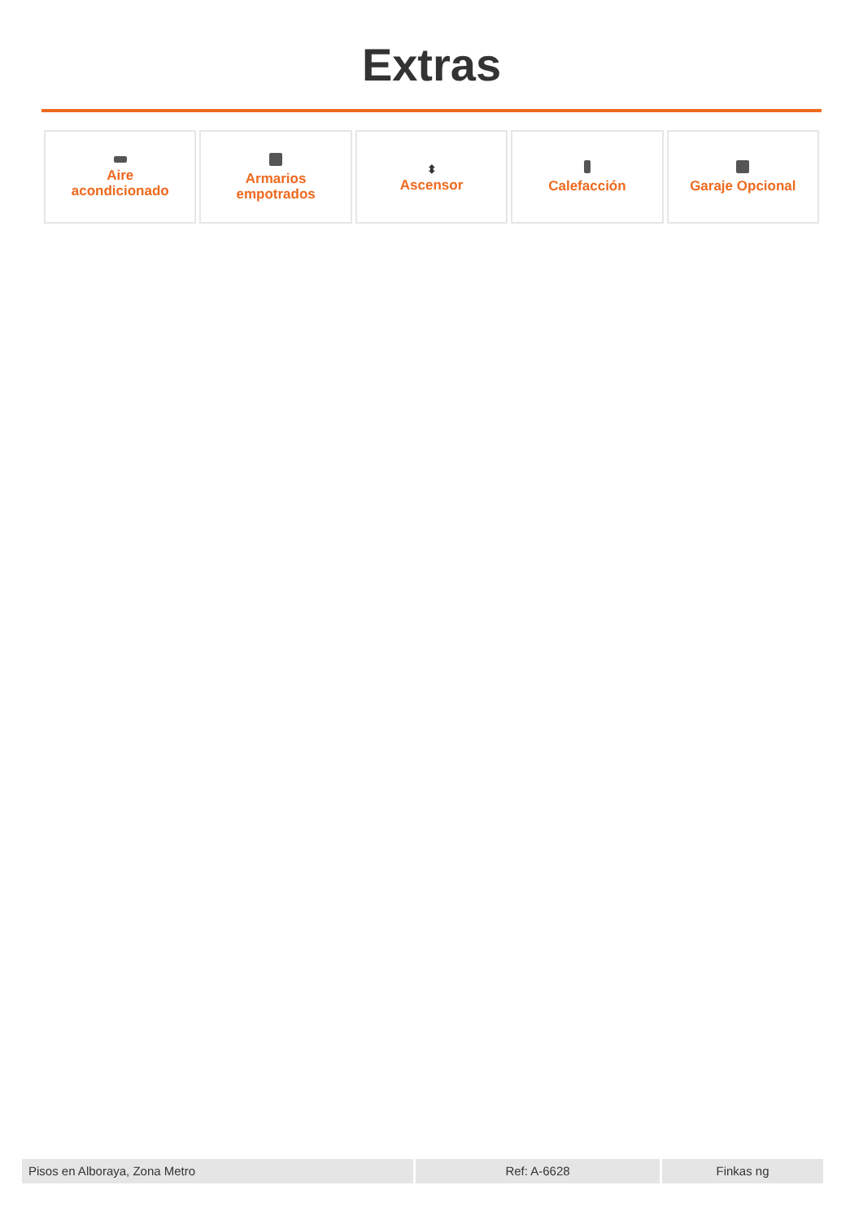Extras
Aire
acondicionado
Armarios
empotrados
⬍
Ascensor
Calefacción Garaje Opcional
Pisos en Alboraya, Zona Metro Ref: A-6628 Finkas ng